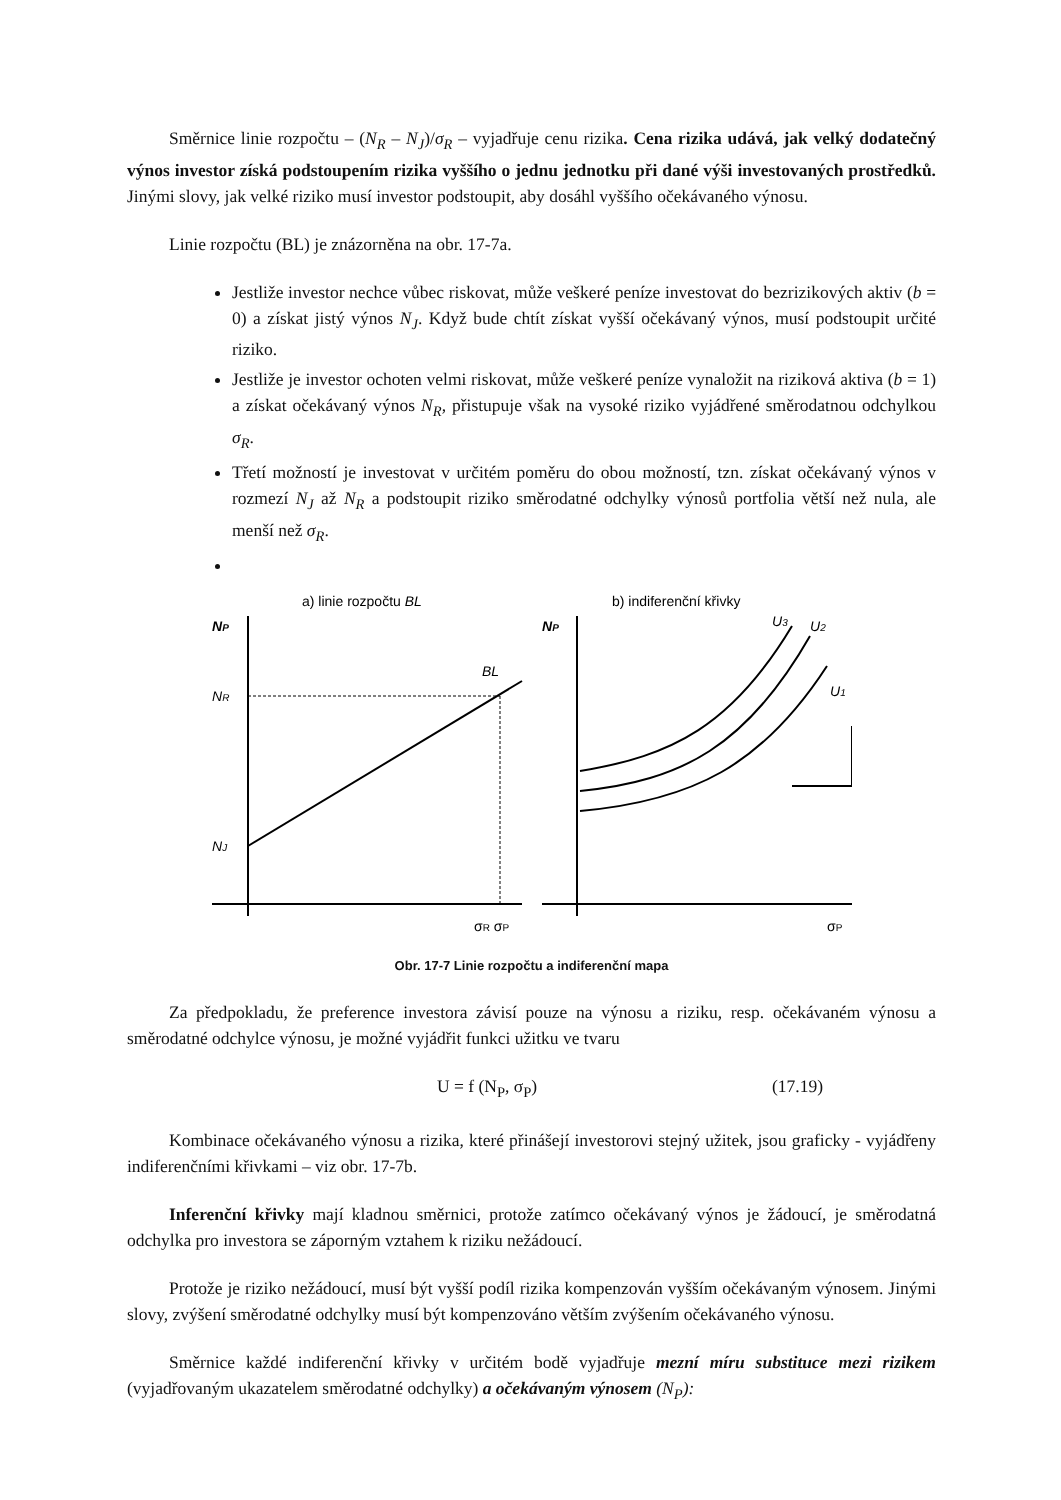Směrnice linie rozpočtu – (N<sub>R</sub> – N<sub>J</sub>)/σ<sub>R</sub> – vyjadřuje cenu rizika. Cena rizika udává, jak velký dodatečný výnos investor získá podstoupením rizika vyššího o jednu jednotku při dané výši investovaných prostředků. Jinými slovy, jak velké riziko musí investor podstoupit, aby dosáhl vyššího očekávaného výnosu.
Linie rozpočtu (BL) je znázorněna na obr. 17-7a.
Jestliže investor nechce vůbec riskovat, může veškeré peníze investovat do bezrizikových aktiv (b = 0) a získat jistý výnos N<sub>J</sub>. Když bude chtít získat vyšší očekávaný výnos, musí podstoupit určité riziko.
Jestliže je investor ochoten velmi riskovat, může veškeré peníze vynaložit na riziková aktiva (b = 1) a získat očekávaný výnos N<sub>R</sub>, přistupuje však na vysoké riziko vyjádřené směrodatnou odchylkou σ<sub>R</sub>.
Třetí možností je investovat v určitém poměru do obou možností, tzn. získat očekávaný výnos v rozmezí N<sub>J</sub> až N<sub>R</sub> a podstoupit riziko směrodatné odchylky výnosů portfolia větší než nula, ale menší než σ<sub>R</sub>.
a) linie rozpočtu BL
b) indiferenční křivky
NP
NR
NJ
BL
σR σP
NP
U3
U2
U1
σP
Obr. 17-7 Linie rozpočtu a indiferenční mapa
Za předpokladu, že preference investora závisí pouze na výnosu a riziku, resp. očekávaném výnosu a směrodatné odchylce výnosu, je možné vyjádřit funkci užitku ve tvaru
U = f (N<sub>P</sub>, σ<sub>P</sub>) (17.19)
Kombinace očekávaného výnosu a rizika, které přinášejí investorovi stejný užitek, jsou graficky - vyjádřeny indiferenčními křivkami – viz obr. 17-7b.
Inferenční křivky mají kladnou směrnici, protože zatímco očekávaný výnos je žádoucí, je směrodatná odchylka pro investora se záporným vztahem k riziku nežádoucí.
Protože je riziko nežádoucí, musí být vyšší podíl rizika kompenzován vyšším očekávaným výnosem. Jinými slovy, zvýšení směrodatné odchylky musí být kompenzováno větším zvýšením očekávaného výnosu.
Směrnice každé indiferenční křivky v určitém bodě vyjadřuje mezní míru substituce mezi rizikem (vyjadřovaným ukazatelem směrodatné odchylky) a očekávaným výnosem (N<sub>P</sub>):